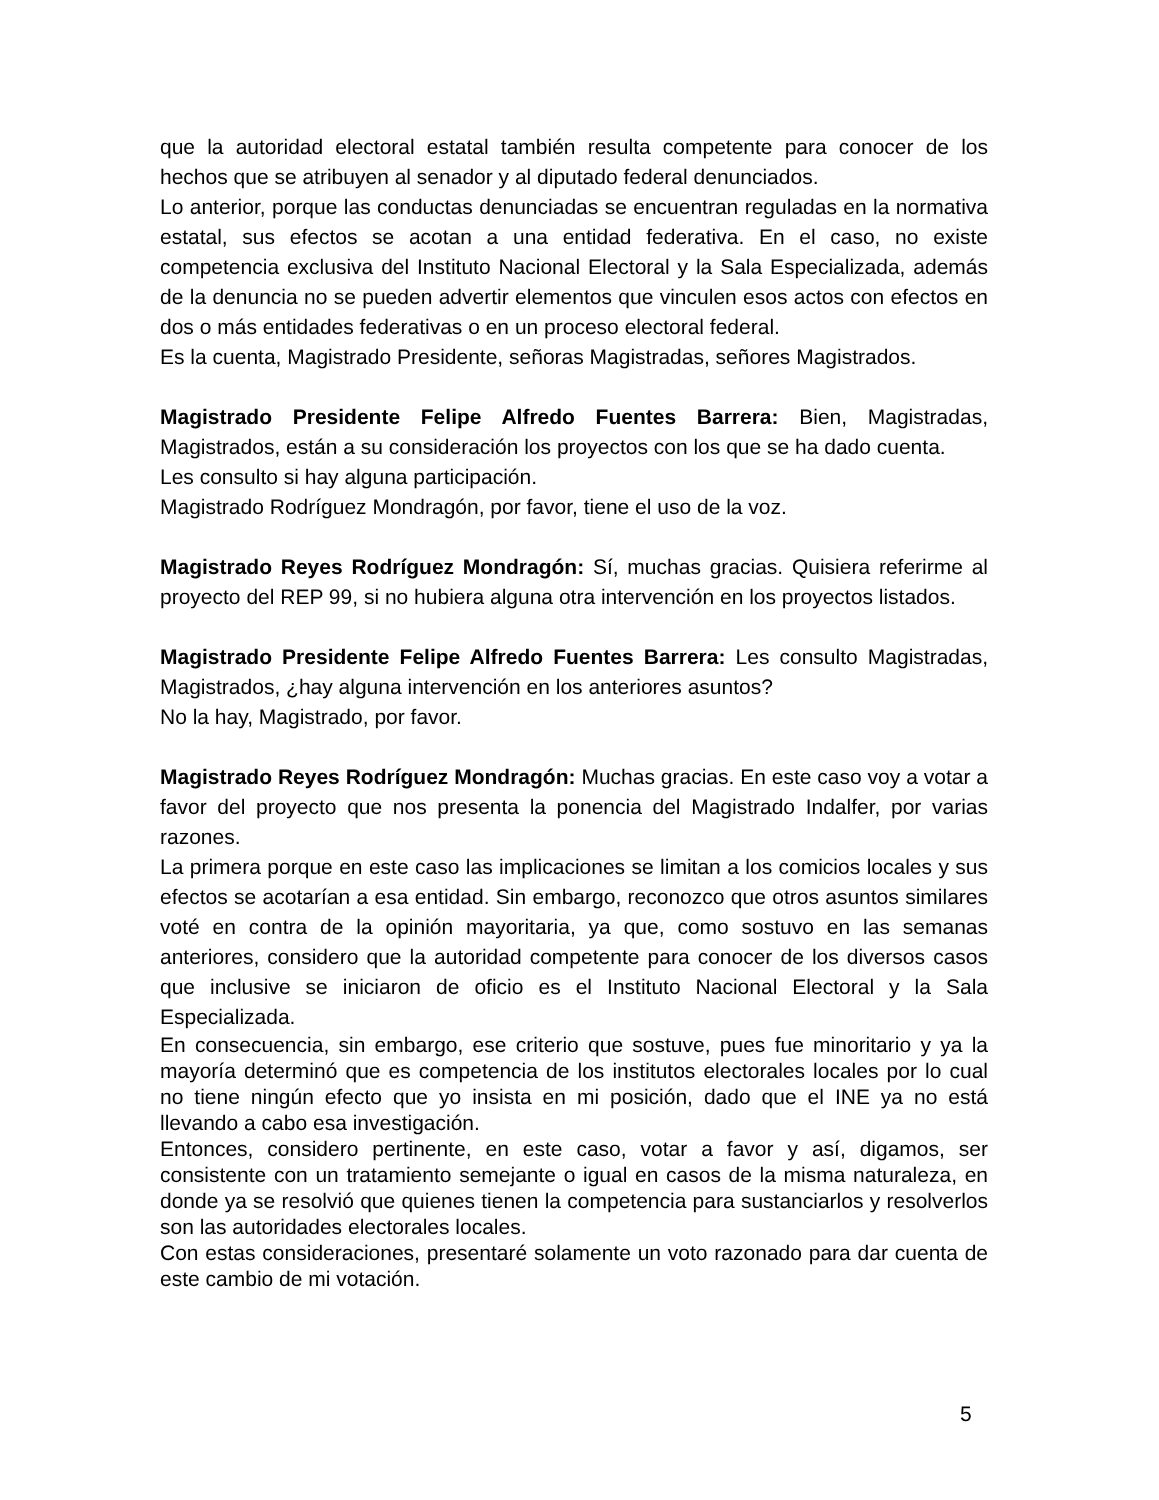que la autoridad electoral estatal también resulta competente para conocer de los hechos que se atribuyen al senador y al diputado federal denunciados.
Lo anterior, porque las conductas denunciadas se encuentran reguladas en la normativa estatal, sus efectos se acotan a una entidad federativa. En el caso, no existe competencia exclusiva del Instituto Nacional Electoral y la Sala Especializada, además de la denuncia no se pueden advertir elementos que vinculen esos actos con efectos en dos o más entidades federativas o en un proceso electoral federal.
Es la cuenta, Magistrado Presidente, señoras Magistradas, señores Magistrados.
Magistrado Presidente Felipe Alfredo Fuentes Barrera: Bien, Magistradas, Magistrados, están a su consideración los proyectos con los que se ha dado cuenta.
Les consulto si hay alguna participación.
Magistrado Rodríguez Mondragón, por favor, tiene el uso de la voz.
Magistrado Reyes Rodríguez Mondragón: Sí, muchas gracias. Quisiera referirme al proyecto del REP 99, si no hubiera alguna otra intervención en los proyectos listados.
Magistrado Presidente Felipe Alfredo Fuentes Barrera: Les consulto Magistradas, Magistrados, ¿hay alguna intervención en los anteriores asuntos?
No la hay, Magistrado, por favor.
Magistrado Reyes Rodríguez Mondragón: Muchas gracias. En este caso voy a votar a favor del proyecto que nos presenta la ponencia del Magistrado Indalfer, por varias razones.
La primera porque en este caso las implicaciones se limitan a los comicios locales y sus efectos se acotarían a esa entidad. Sin embargo, reconozco que otros asuntos similares voté en contra de la opinión mayoritaria, ya que, como sostuvo en las semanas anteriores, considero que la autoridad competente para conocer de los diversos casos que inclusive se iniciaron de oficio es el Instituto Nacional Electoral y la Sala Especializada.
En consecuencia, sin embargo, ese criterio que sostuve, pues fue minoritario y ya la mayoría determinó que es competencia de los institutos electorales locales por lo cual no tiene ningún efecto que yo insista en mi posición, dado que el INE ya no está llevando a cabo esa investigación.
Entonces, considero pertinente, en este caso, votar a favor y así, digamos, ser consistente con un tratamiento semejante o igual en casos de la misma naturaleza, en donde ya se resolvió que quienes tienen la competencia para sustanciarlos y resolverlos son las autoridades electorales locales.
Con estas consideraciones, presentaré solamente un voto razonado para dar cuenta de este cambio de mi votación.
5